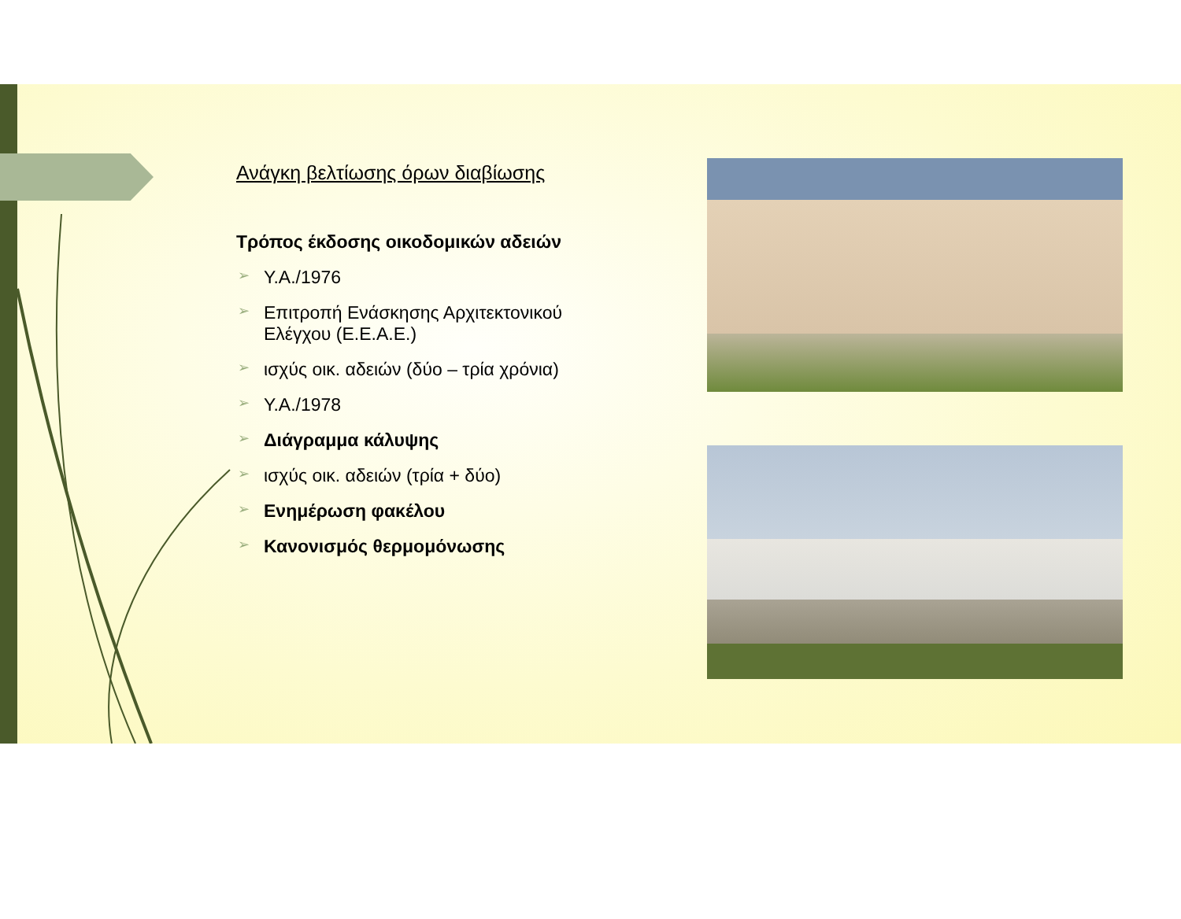Ανάγκη βελτίωσης όρων διαβίωσης
Τρόπος έκδοσης οικοδομικών αδειών
➢ Υ.Α./1976
➢ Επιτροπή Ενάσκησης Αρχιτεκτονικού Ελέγχου (Ε.Ε.Α.Ε.)
➢ ισχύς οικ. αδειών (δύο – τρία χρόνια)
➢ Υ.Α./1978
➢ Διάγραμμα κάλυψης
➢ ισχύς οικ. αδειών (τρία + δύο)
➢ Ενημέρωση φακέλου
➢ Κανονισμός θερμομόνωσης